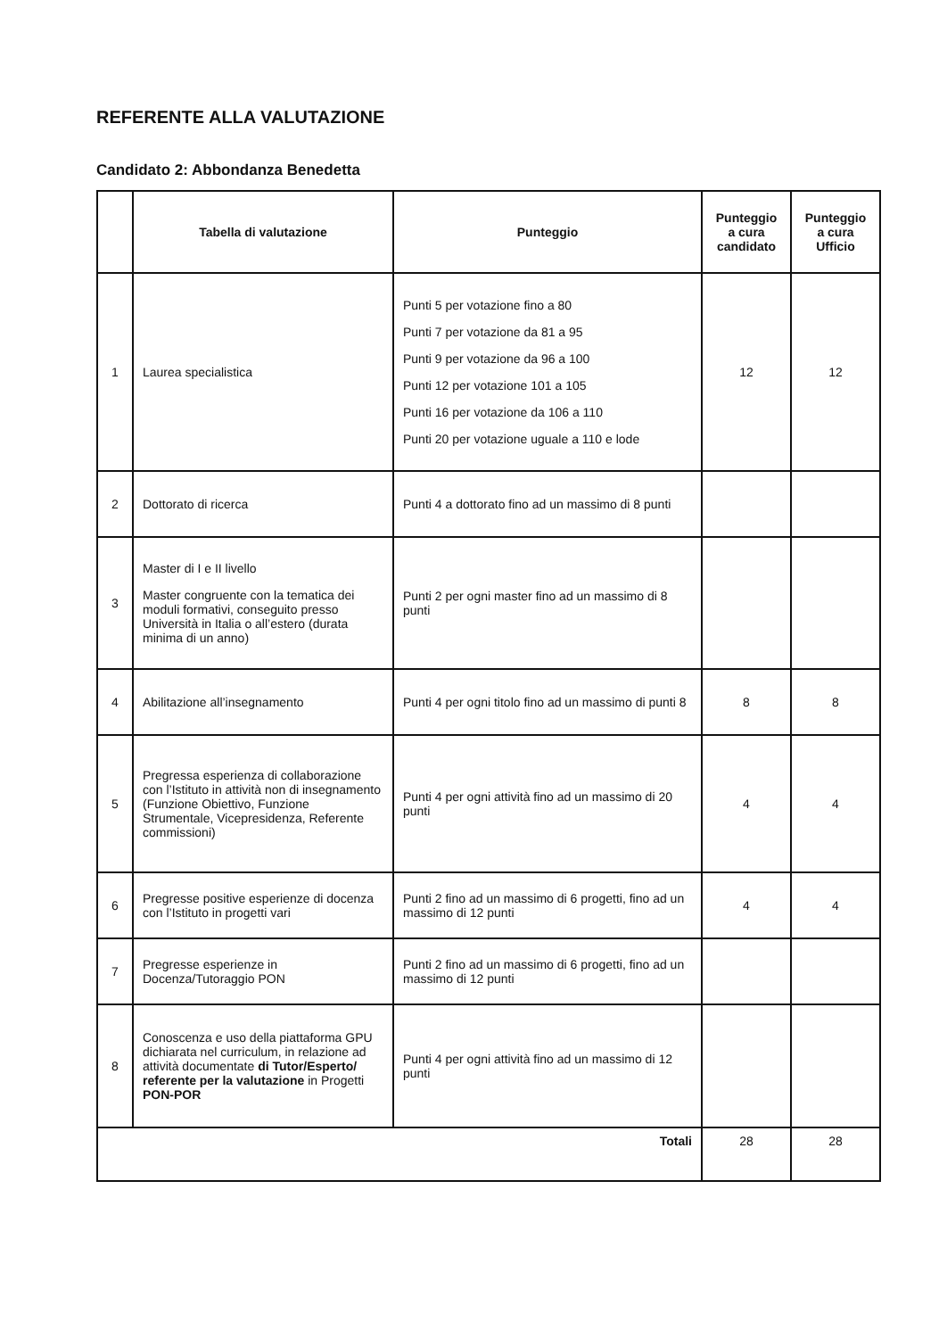REFERENTE ALLA VALUTAZIONE
Candidato 2: Abbondanza Benedetta
| | Tabella di valutazione | Punteggio | Punteggio a cura candidato | Punteggio a cura Ufficio |
| --- | --- | --- | --- | --- |
| 1 | Laurea specialistica | Punti 5 per votazione fino a 80 Punti 7 per votazione da 81 a 95 Punti 9 per votazione da 96 a 100 Punti 12 per votazione 101 a 105 Punti 16 per votazione da 106 a 110 Punti 20 per votazione uguale a 110 e lode | 12 | 12 |
| 2 | Dottorato di ricerca | Punti 4 a dottorato fino ad un massimo di 8 punti | | |
| 3 | Master di I e II livello Master congruente con la tematica dei moduli formativi, conseguito presso Università in Italia o all’estero (durata minima di un anno) | Punti 2 per ogni master fino ad un massimo di 8 punti | | |
| 4 | Abilitazione all’insegnamento | Punti 4 per ogni titolo fino ad un massimo di punti 8 | 8 | 8 |
| 5 | Pregressa esperienza di collaborazione con l’Istituto in attività non di insegnamento (Funzione Obiettivo, Funzione Strumentale, Vicepresidenza, Referente commissioni) | Punti 4 per ogni attività fino ad un massimo di 20 punti | 4 | 4 |
| 6 | Pregresse positive esperienze di docenza con l’Istituto in progetti vari | Punti 2 fino ad un massimo di 6 progetti, fino ad un massimo di 12 punti | 4 | 4 |
| 7 | Pregresse esperienze in Docenza/Tutoraggio PON | Punti 2 fino ad un massimo di 6 progetti, fino ad un massimo di 12 punti | | |
| 8 | Conoscenza e uso della piattaforma GPU dichiarata nel curriculum, in relazione ad attività documentate di Tutor/Esperto/ referente per la valutazione in Progetti PON-POR | Punti 4 per ogni attività fino ad un massimo di 12 punti | | |
| Totali | | | 28 | 28 |